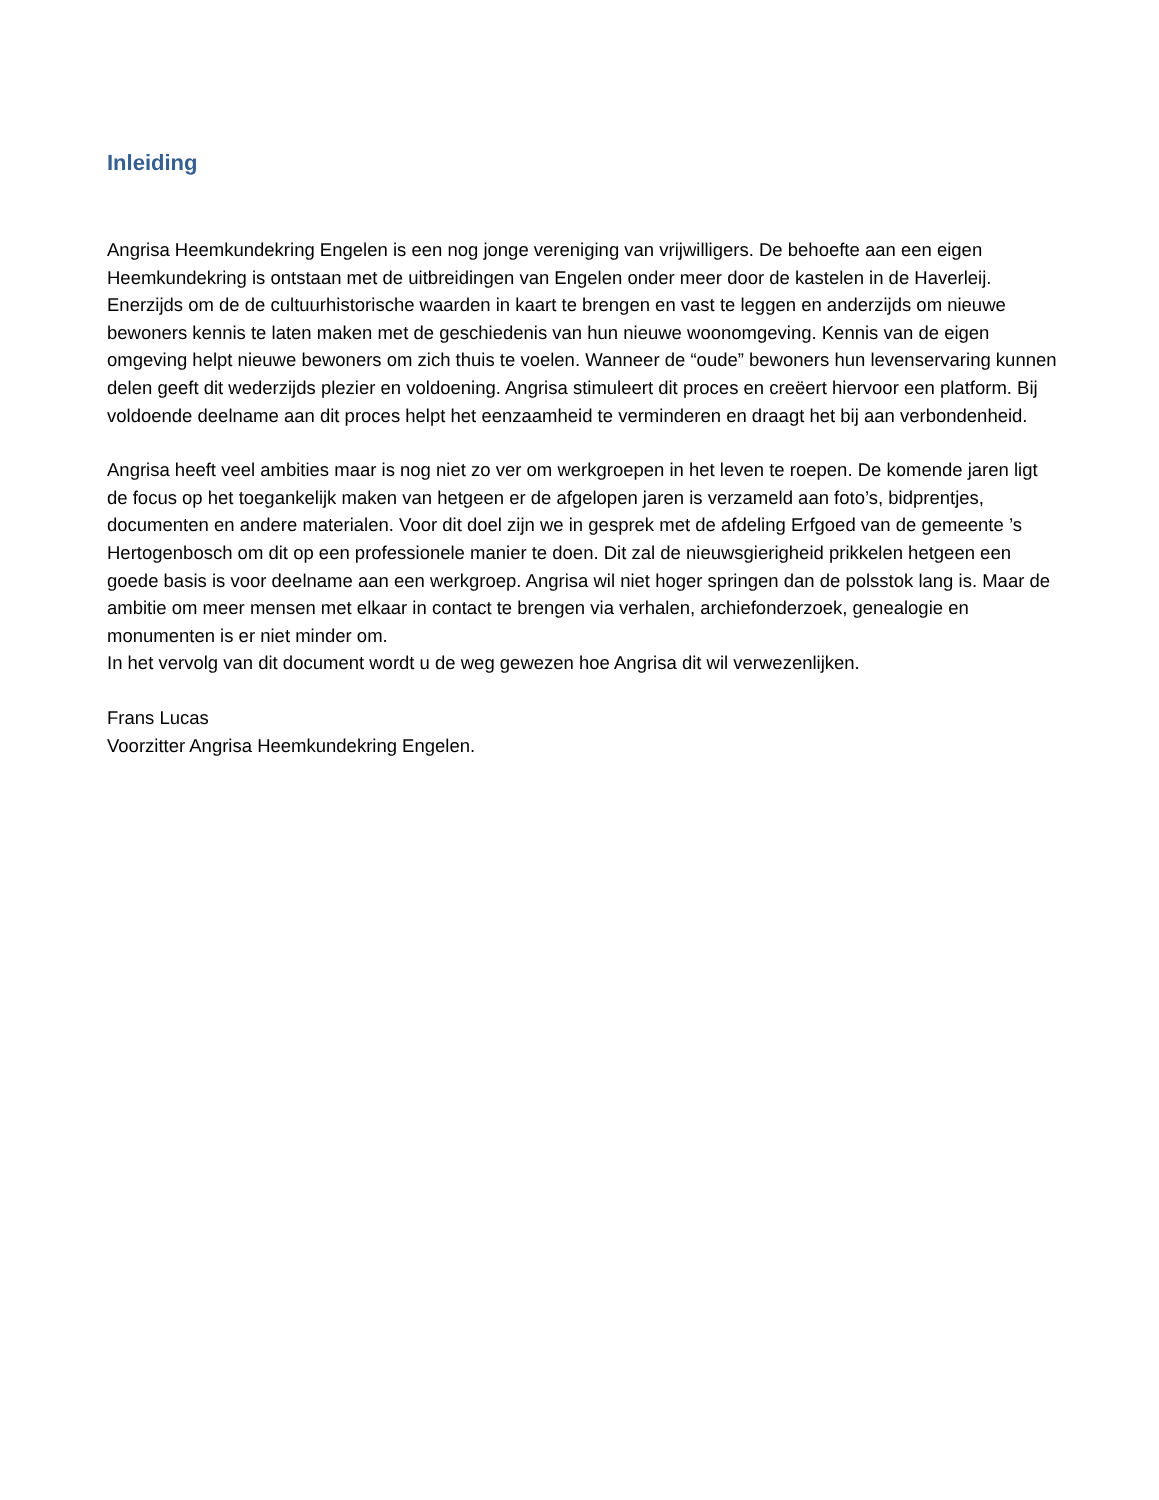Inleiding
Angrisa Heemkundekring Engelen is een nog jonge vereniging van vrijwilligers. De behoefte aan een eigen Heemkundekring is ontstaan met de uitbreidingen van Engelen onder meer door de kastelen in de Haverleij. Enerzijds om de de cultuurhistorische waarden in kaart te brengen en vast te leggen en anderzijds om nieuwe bewoners kennis te laten maken met de geschiedenis van hun nieuwe woonomgeving. Kennis van de eigen omgeving helpt nieuwe bewoners om zich thuis te voelen. Wanneer de “oude” bewoners hun levenservaring kunnen delen geeft dit wederzijds plezier en voldoening. Angrisa stimuleert dit proces en creëert hiervoor een platform. Bij voldoende deelname aan dit proces helpt het eenzaamheid te verminderen en draagt het bij aan verbondenheid.
Angrisa heeft veel ambities maar is nog niet zo ver om werkgroepen in het leven te roepen. De komende jaren ligt de focus op het toegankelijk maken van hetgeen er de afgelopen jaren is verzameld aan foto’s, bidprentjes, documenten en andere materialen. Voor dit doel zijn we in gesprek met de afdeling Erfgoed van de gemeente ’s Hertogenbosch om dit op een professionele manier te doen. Dit zal de nieuwsgierigheid prikkelen hetgeen een goede basis is voor deelname aan een werkgroep. Angrisa wil niet hoger springen dan de polsstok lang is. Maar de ambitie om meer mensen met elkaar in contact te brengen via verhalen, archiefonderzoek, genealogie en monumenten is er niet minder om.
In het vervolg van dit document wordt u de weg gewezen hoe Angrisa dit wil verwezenlijken.
Frans Lucas
Voorzitter Angrisa Heemkundekring Engelen.